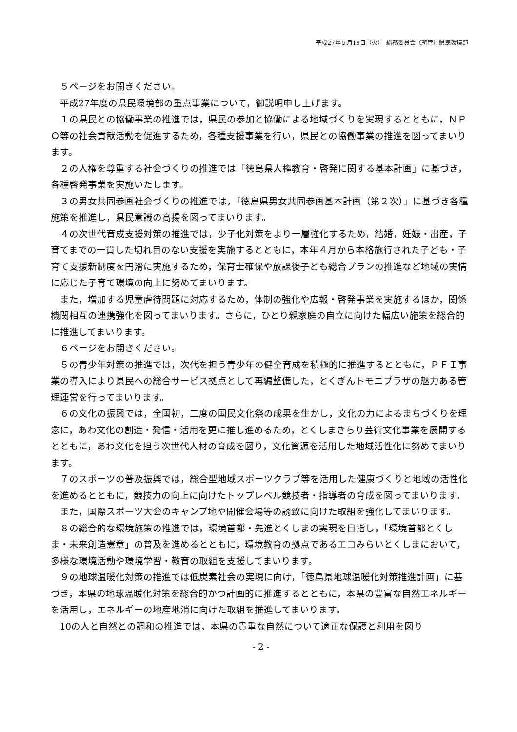平成27年５月19日（火）　総務委員会（所管）県民環境部
５ページをお開きください。
平成27年度の県民環境部の重点事業について，御説明申し上げます。
１の県民との協働事業の推進では，県民の参加と協働による地域づくりを実現するとともに，ＮＰＯ等の社会貢献活動を促進するため，各種支援事業を行い，県民との協働事業の推進を図ってまいります。
２の人権を尊重する社会づくりの推進では「徳島県人権教育・啓発に関する基本計画」に基づき，各種啓発事業を実施いたします。
３の男女共同参画社会づくりの推進では，「徳島県男女共同参画基本計画（第２次）」に基づき各種施策を推進し，県民意識の高揚を図ってまいります。
４の次世代育成支援対策の推進では，少子化対策をより一層強化するため，結婚，妊娠・出産，子育てまでの一貫した切れ目のない支援を実施するとともに，本年４月から本格施行された子ども・子育て支援新制度を円滑に実施するため，保育士確保や放課後子ども総合プランの推進など地域の実情に応じた子育て環境の向上に努めてまいります。
また，増加する児童虐待問題に対応するため，体制の強化や広報・啓発事業を実施するほか，関係機関相互の連携強化を図ってまいります。さらに，ひとり親家庭の自立に向けた幅広い施策を総合的に推進してまいります。
６ページをお開きください。
５の青少年対策の推進では，次代を担う青少年の健全育成を積極的に推進するとともに，ＰＦＩ事業の導入により県民への総合サービス拠点として再編整備した，とくぎんトモニプラザの魅力ある管理運営を行ってまいります。
６の文化の振興では，全国初，二度の国民文化祭の成果を生かし，文化の力によるまちづくりを理念に，あわ文化の創造・発信・活用を更に推し進めるため，とくしまきらり芸術文化事業を展開するとともに，あわ文化を担う次世代人材の育成を図り，文化資源を活用した地域活性化に努めてまいります。
７のスポーツの普及振興では，総合型地域スポーツクラブ等を活用した健康づくりと地域の活性化を進めるとともに，競技力の向上に向けたトップレベル競技者・指導者の育成を図ってまいります。
また，国際スポーツ大会のキャンプ地や開催会場等の誘致に向けた取組を強化してまいります。
８の総合的な環境施策の推進では，環境首都・先進とくしまの実現を目指し，「環境首都とくしま・未来創造憲章」の普及を進めるとともに，環境教育の拠点であるエコみらいとくしまにおいて，多様な環境活動や環境学習・教育の取組を支援してまいります。
９の地球温暖化対策の推進では低炭素社会の実現に向け，「徳島県地球温暖化対策推進計画」に基づき，本県の地球温暖化対策を総合的かつ計画的に推進するとともに，本県の豊富な自然エネルギーを活用し，エネルギーの地産地消に向けた取組を推進してまいります。
10の人と自然との調和の推進では，本県の貴重な自然について適正な保護と利用を図り
- 2 -